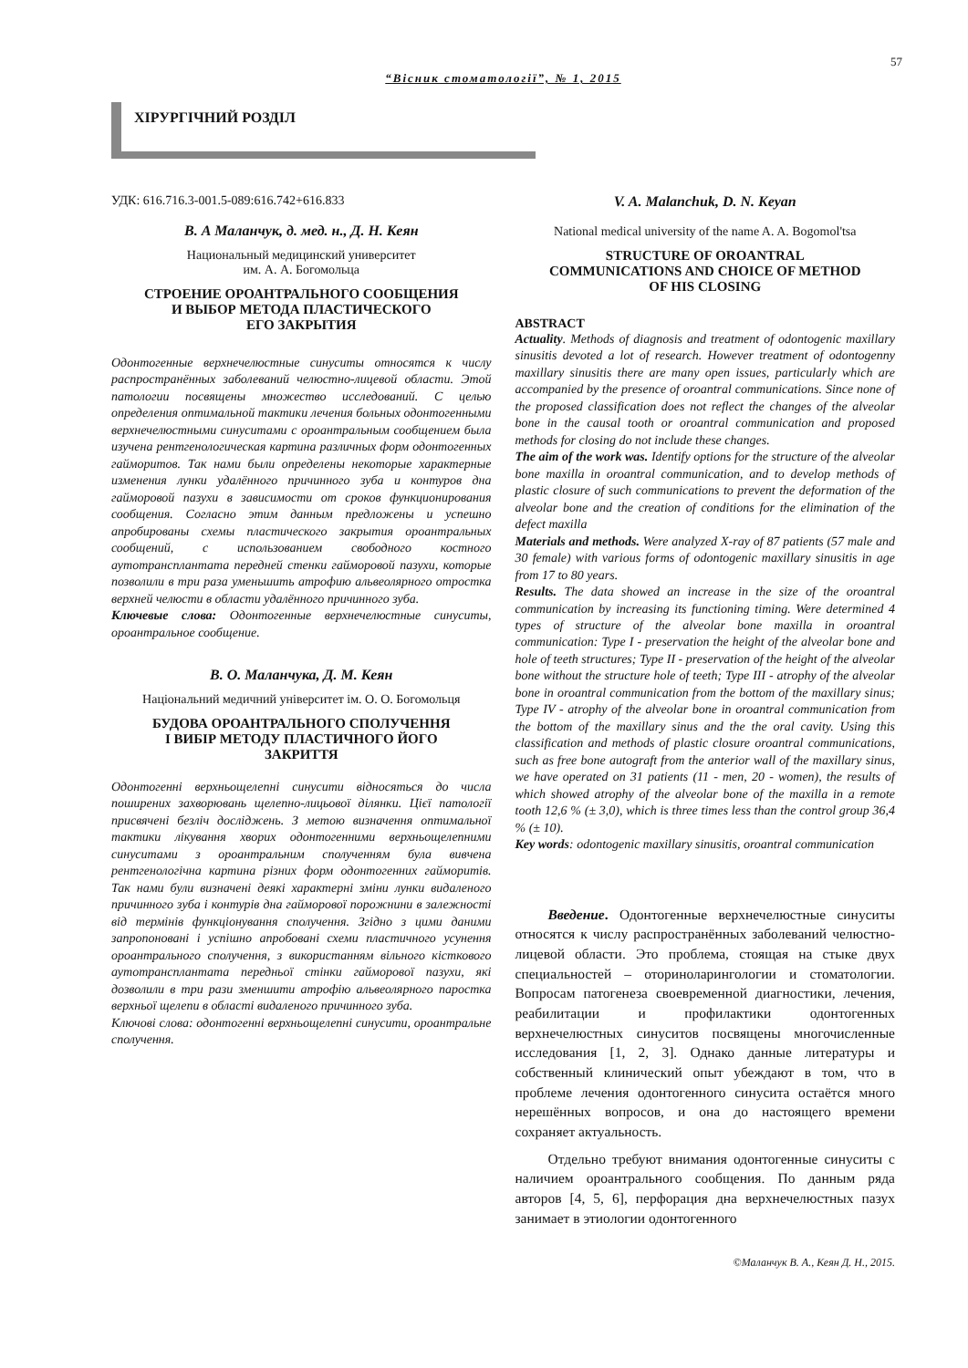57
“Вісник стоматології”, № 1, 2015
ХІРУРГІЧНИЙ РОЗДІЛ
УДК: 616.716.3-001.5-089:616.742+616.833
В. А Маланчук, д. мед. н., Д. Н. Кеян
Национальный медицинский университет
им. А. А. Богомольца
СТРОЕНИЕ ОРОАНТРАЛЬНОГО СООБЩЕНИЯ
И ВЫБОР МЕТОДА ПЛАСТИЧЕСКОГО
ЕГО ЗАКРЫТИЯ
Одонтогенные верхнечелюстные синуситы относятся к числу распространённых заболеваний челюстно-лицевой области. Этой патологии посвящены множество исследований. С целью определения оптимальной тактики лечения больных одонтогенными верхнечелюстными синуситами с ороантральным сообщением была изучена рентгенологическая картина различных форм одонтогенных гайморитов. Так нами были определены некоторые характерные изменения лунки удалённого причинного зуба и контуров дна гайморовой пазухи в зависимости от сроков функционирования сообщения. Согласно этим данным предложены и успешно апробированы схемы пластического закрытия ороантральных сообщений, с использованием свободного костного аутотрансплантата передней стенки гайморовой пазухи, которые позволили в три раза уменьшить атрофию альвеолярного отростка верхней челюсти в области удалённого причинного зуба.
Ключевые слова: Одонтогенные верхнечелюстные синуситы, ороантральное сообщение.
В. О. Маланчука, Д. М. Кеян
Національний медичний університет ім. О. О. Богомольця
БУДОВА ОРОАНТРАЛЬНОГО СПОЛУЧЕННЯ
І ВИБІР МЕТОДУ ПЛАСТИЧНОГО ЙОГО
ЗАКРИТТЯ
Одонтогенні верхньощелепні синусити відносяться до числа поширених захворювань щелепно-лицьової ділянки. Цієї патології присвячені безліч досліджень. З метою визначення оптимальної тактики лікування хворих одонтогенними верхньощелепними синуситами з ороантральним сполученням була вивчена рентгенологічна картина різних форм одонтогенних гайморитів. Так нами були визначені деякі характерні зміни лунки видаленого причинного зуба і контурів дна гайморової порожнини в залежності від термінів функціонування сполучення. Згідно з цими даними запропоновані і успішно апробовані схеми пластичного усунення ороантрального сполучення, з використанням вільного кісткового аутотрансплантата передньої стінки гайморової пазухи, які дозволили в три рази зменшити атрофію альвеолярного паростка верхньої щелепи в області видаленого причинного зуба.
Ключові слова: одонтогенні верхньощелепні синусити, ороантральне сполучення.
V. A. Malanchuk, D. N. Keyan
National medical university of the name A. A. Bogomol'tsa
STRUCTURE OF OROANTRAL
COMMUNICATIONS AND CHOICE OF METHOD
OF HIS CLOSING
ABSTRACT
Actuality. Methods of diagnosis and treatment of odontogenic maxillary sinusitis devoted a lot of research. However treatment of odontogenny maxillary sinusitis there are many open issues, particularly which are accompanied by the presence of oroantral communications. Since none of the proposed classification does not reflect the changes of the alveolar bone in the causal tooth or oroantral communication and proposed methods for closing do not include these changes.
The aim of the work was. Identify options for the structure of the alveolar bone maxilla in oroantral communication, and to develop methods of plastic closure of such communications to prevent the deformation of the alveolar bone and the creation of conditions for the elimination of the defect maxilla
Materials and methods. Were analyzed X-ray of 87 patients (57 male and 30 female) with various forms of odontogenic maxillary sinusitis in age from 17 to 80 years.
Results. The data showed an increase in the size of the oroantral communication by increasing its functioning timing. Were determined 4 types of structure of the alveolar bone maxilla in oroantral communication: Type I - preservation the height of the alveolar bone and hole of teeth structures; Type II - preservation of the height of the alveolar bone without the structure hole of teeth; Type III - atrophy of the alveolar bone in oroantral communication from the bottom of the maxillary sinus; Type IV - atrophy of the alveolar bone in oroantral communication from the bottom of the maxillary sinus and the the oral cavity. Using this classification and methods of plastic closure oroantral communications, such as free bone autograft from the anterior wall of the maxillary sinus, we have operated on 31 patients (11 - men, 20 - women), the results of which showed atrophy of the alveolar bone of the maxilla in a remote tooth 12,6 % (± 3,0), which is three times less than the control group 36,4 % (± 10).
Key words: odontogenic maxillary sinusitis, oroantral communication
Введение. Одонтогенные верхнечелюстные синуситы относятся к числу распространённых заболеваний челюстно-лицевой области. Это проблема, стоящая на стыке двух специальностей – оториноларингологии и стоматологии. Вопросам патогенеза своевременной диагностики, лечения, реабилитации и профилактики одонтогенных верхнечелюстных синуситов посвящены многочисленные исследования [1, 2, 3]. Однако данные литературы и собственный клинический опыт убеждают в том, что в проблеме лечения одонтогенного синусита остаётся много нерешённых вопросов, и она до настоящего времени сохраняет актуальность.
Отдельно требуют внимания одонтогенные синуситы с наличием ороантрального сообщения. По данным ряда авторов [4, 5, 6], перфорация дна верхнечелюстных пазух занимает в этиологии одонтогенного
©Маланчук В. А., Кеян Д. Н., 2015.